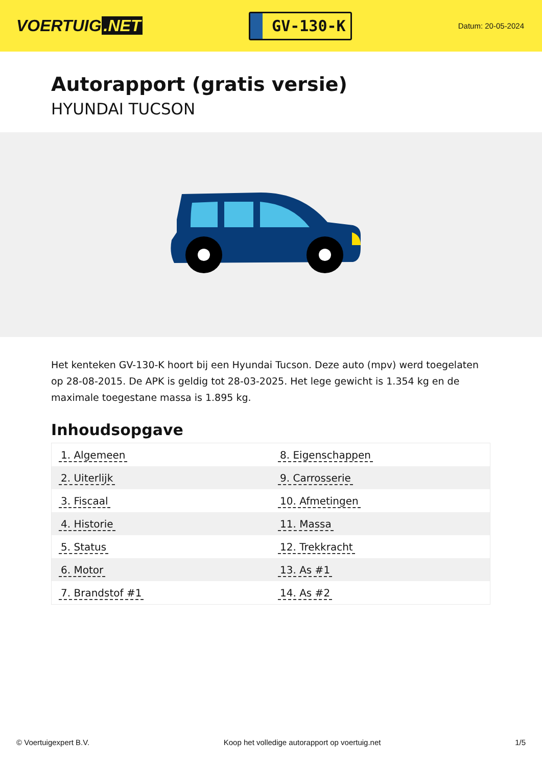VOERTUIG.NET
GV-130-K
Datum: 20-05-2024
Autorapport (gratis versie)
HYUNDAI TUCSON
Het kenteken GV-130-K hoort bij een Hyundai Tucson. Deze auto (mpv) werd toegelaten op 28-08-2015. De APK is geldig tot 28-03-2025. Het lege gewicht is 1.354 kg en de maximale toegestane massa is 1.895 kg.
Inhoudsopgave
| 1. Algemeen | 8. Eigenschappen |
| 2. Uiterlijk | 9. Carrosserie |
| 3. Fiscaal | 10. Afmetingen |
| 4. Historie | 11. Massa |
| 5. Status | 12. Trekkracht |
| 6. Motor | 13. As #1 |
| 7. Brandstof #1 | 14. As #2 |
© Voertuigexpert B.V. Koop het volledige autorapport op voertuig.net
1/5